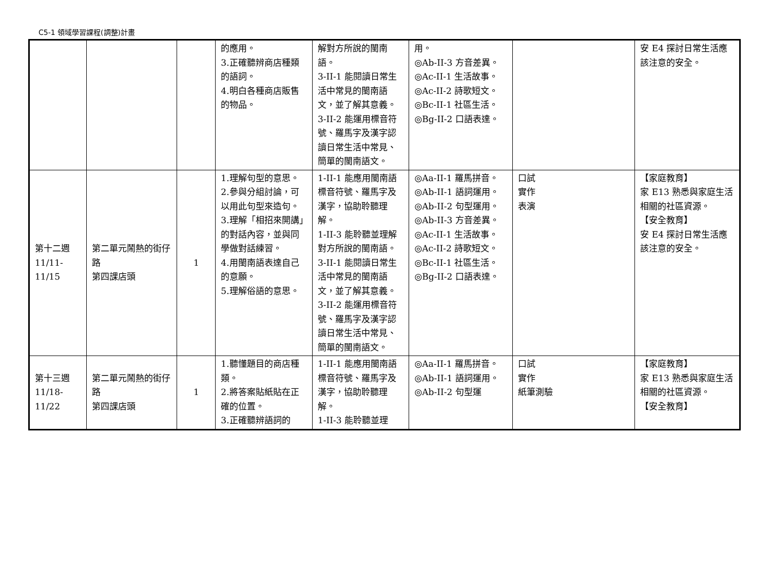C5-1 領域學習課程(調整)計畫
| | | | 的應用。 3.正確聽辨商店種類的語詞。 4.明白各種商店販售的物品。 | 解對方所說的閩南語。 3-II-1 能閱讀日常生活中常見的閩南語文，並了解其意義。 3-II-2 能運用標音符號、羅馬字及漢字認讀日常生活中常見、簡單的閩南語文。 | 用。 ◎Ab-II-3 方音差異。 ◎Ac-II-1 生活故事。 ◎Ac-II-2 詩歌短文。 ◎Bc-II-1 社區生活。 ◎Bg-II-2 口語表達。 | | 安 E4 探討日常生活應該注意的安全。 |
| 第十二週 11/11- 11/15 | 第二單元鬧熱的街仔路 第四課店頭 | 1 | 1.理解句型的意思。 2.參與分組討論，可以用此句型來造句。 3.理解「相招來開講」的對話內容，並與同學做對話練習。 4.用閩南語表達自己的意願。 5.理解俗語的意思。 | 1-II-1 能應用閩南語標音符號、羅馬字及漢字，協助聆聽理解。 1-II-3 能聆聽並理解對方所說的閩南語。 3-II-1 能閱讀日常生活中常見的閩南語文，並了解其意義。 3-II-2 能運用標音符號、羅馬字及漢字認讀日常生活中常見、簡單的閩南語文。 | ◎Aa-II-1 羅馬拼音。 ◎Ab-II-1 語詞運用。 ◎Ab-II-2 句型運用。 ◎Ab-II-3 方音差異。 ◎Ac-II-1 生活故事。 ◎Ac-II-2 詩歌短文。 ◎Bc-II-1 社區生活。 ◎Bg-II-2 口語表達。 | 口試 實作 表演 | 【家庭教育】 家 E13 熟悉與家庭生活相關的社區資源。 【安全教育】 安 E4 探討日常生活應該注意的安全。 |
| 第十三週 11/18- 11/22 | 第二單元鬧熱的街仔路 第四課店頭 | 1 | 1.聽懂題目的商店種類。 2.將答案貼紙貼在正確的位置。 3.正確聽辨語詞的 | 1-II-1 能應用閩南語標音符號、羅馬字及漢字，協助聆聽理解。 1-II-3 能聆聽並理 | ◎Aa-II-1 羅馬拼音。 ◎Ab-II-1 語詞運用。 ◎Ab-II-2 句型運 | 口試 實作 紙筆測驗 | 【家庭教育】 家 E13 熟悉與家庭生活相關的社區資源。 【安全教育】 |